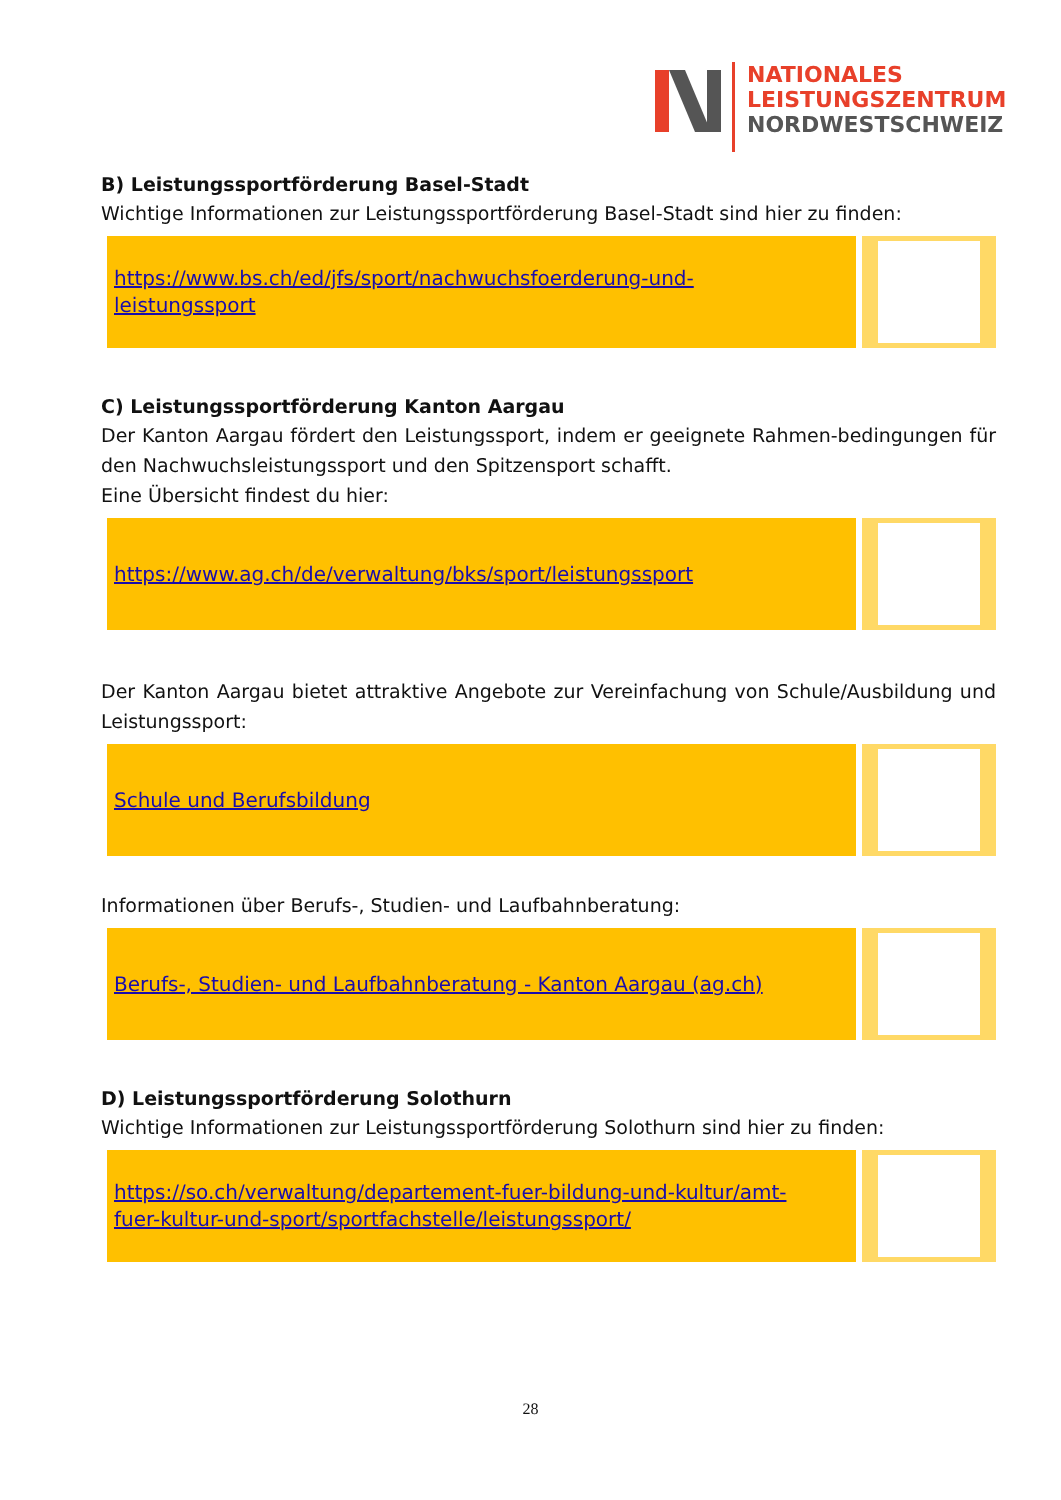NATIONALES
LEISTUNGSZENTRUM
NORDWESTSCHWEIZ
B) Leistungssportförderung Basel-Stadt
Wichtige Informationen zur Leistungssportförderung Basel-Stadt sind hier zu finden:
https://www.bs.ch/ed/jfs/sport/nachwuchsfoerderung-und-
leistungssport
C) Leistungssportförderung Kanton Aargau
Der Kanton Aargau fördert den Leistungssport, indem er geeignete Rahmen-bedingungen für den Nachwuchsleistungssport und den Spitzensport schafft.
Eine Übersicht findest du hier:
https://www.ag.ch/de/verwaltung/bks/sport/leistungssport
Der Kanton Aargau bietet attraktive Angebote zur Vereinfachung von Schule/Ausbildung und Leistungssport:
Schule und Berufsbildung
Informationen über Berufs-, Studien- und Laufbahnberatung:
Berufs-, Studien- und Laufbahnberatung - Kanton Aargau (ag.ch)
D) Leistungssportförderung Solothurn
Wichtige Informationen zur Leistungssportförderung Solothurn sind hier zu finden:
https://so.ch/verwaltung/departement-fuer-bildung-und-kultur/amt-
fuer-kultur-und-sport/sportfachstelle/leistungssport/
28